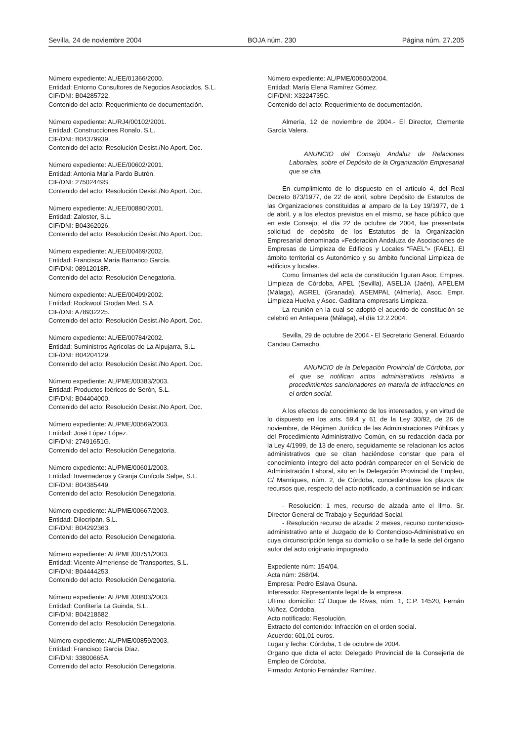Sevilla, 24 de noviembre 2004 BOJA núm. 230 Página núm. 27.205
Número expediente: AL/EE/01366/2000.
Entidad: Entorno Consultores de Negocios Asociados, S.L.
CIF/DNI: B04285722.
Contenido del acto: Requerimiento de documentación.
Número expediente: AL/RJ4/00102/2001.
Entidad: Construcciones Ronalo, S.L.
CIF/DNI: B04379939.
Contenido del acto: Resolución Desist./No Aport. Doc.
Número expediente: AL/EE/00602/2001.
Entidad: Antonia María Pardo Butrón.
CIF/DNI: 27502449S.
Contenido del acto: Resolución Desist./No Aport. Doc.
Número expediente: AL/EE/00880/2001.
Entidad: Zaloster, S.L.
CIF/DNI: B04362026.
Contenido del acto: Resolución Desist./No Aport. Doc.
Número expediente: AL/EE/00469/2002.
Entidad: Francisca María Barranco García.
CIF/DNI: 08912018R.
Contenido del acto: Resolución Denegatoria.
Número expediente: AL/EE/00499/2002.
Entidad: Rockwool Grodan Med, S.A.
CIF/DNI: A78932225.
Contenido del acto: Resolución Desist./No Aport. Doc.
Número expediente: AL/EE/00784/2002.
Entidad: Suministros Agrícolas de La Alpujarra, S.L.
CIF/DNI: B04204129.
Contenido del acto: Resolución Desist./No Aport. Doc.
Número expediente: AL/PME/00383/2003.
Entidad: Productos Ibéricos de Serón, S.L.
CIF/DNI: B04404000.
Contenido del acto: Resolución Desist./No Aport. Doc.
Número expediente: AL/PME/00569/2003.
Entidad: José López López.
CIF/DNI: 27491651G.
Contenido del acto: Resolución Denegatoria.
Número expediente: AL/PME/00601/2003.
Entidad: Invernaderos y Granja Cunícola Salpe, S.L.
CIF/DNI: B04385449.
Contenido del acto: Resolución Denegatoria.
Número expediente: AL/PME/00667/2003.
Entidad: Dilocripán, S.L.
CIF/DNI: B04292363.
Contenido del acto: Resolución Denegatoria.
Número expediente: AL/PME/00751/2003.
Entidad: Vicente Almeriense de Transportes, S.L.
CIF/DNI: B04444253.
Contenido del acto: Resolución Denegatoria.
Número expediente: AL/PME/00803/2003.
Entidad: Confitería La Guinda, S.L.
CIF/DNI: B04218582.
Contenido del acto: Resolución Denegatoria.
Número expediente: AL/PME/00859/2003.
Entidad: Francisco García Díaz.
CIF/DNI: 33800665A.
Contenido del acto: Resolución Denegatoria.
Número expediente: AL/PME/00500/2004.
Entidad: María Elena Ramírez Gómez.
CIF/DNI: X3224735C.
Contenido del acto: Requerimiento de documentación.
Almería, 12 de noviembre de 2004.- El Director, Clemente García Valera.
ANUNCIO del Consejo Andaluz de Relaciones Laborales, sobre el Depósito de la Organización Empresarial que se cita.
En cumplimiento de lo dispuesto en el artículo 4, del Real Decreto 873/1977, de 22 de abril, sobre Depósito de Estatutos de las Organizaciones constituidas al amparo de la Ley 19/1977, de 1 de abril, y a los efectos previstos en el mismo, se hace público que en este Consejo, el día 22 de octubre de 2004, fue presentada solicitud de depósito de los Estatutos de la Organización Empresarial denominada «Federación Andaluza de Asociaciones de Empresas de Limpieza de Edificios y Locales “FAEL”» (FAEL). El ámbito territorial es Autonómico y su ámbito funcional Limpieza de edificios y locales.
Como firmantes del acta de constitución figuran Asoc. Empres. Limpieza de Córdoba, APEL (Sevilla), ASELJA (Jaén), APELEM (Málaga), AGREL (Granada), ASEMPAL (Almería), Asoc. Empr. Limpieza Huelva y Asoc. Gaditana empresaris Limpieza.
La reunión en la cual se adoptó el acuerdo de constitución se celebró en Antequera (Málaga), el día 12.2.2004.
Sevilla, 29 de octubre de 2004.- El Secretario General, Eduardo Candau Camacho.
ANUNCIO de la Delegación Provincial de Córdoba, por el que se notifican actos administrativos relativos a procedimientos sancionadores en materia de infracciones en el orden social.
A los efectos de conocimiento de los interesados, y en virtud de lo dispuesto en los arts. 59.4 y 61 de la Ley 30/92, de 26 de noviembre, de Régimen Jurídico de las Administraciones Públicas y del Procedimiento Administrativo Común, en su redacción dada por la Ley 4/1999, de 13 de enero, seguidamente se relacionan los actos administrativos que se citan haciéndose constar que para el conocimiento íntegro del acto podrán comparecer en el Servicio de Administración Laboral, sito en la Delegación Provincial de Empleo, C/ Manriques, núm. 2, de Córdoba, concediéndose los plazos de recursos que, respecto del acto notificado, a continuación se indican:
- Resolución: 1 mes, recurso de alzada ante el Ilmo. Sr. Director General de Trabajo y Seguridad Social.
- Resolución recurso de alzada: 2 meses, recurso contencioso-administrativo ante el Juzgado de lo Contencioso-Administrativo en cuya circunscripción tenga su domicilio o se halle la sede del órgano autor del acto originario impugnado.
Expediente núm: 154/04.
Acta núm: 268/04.
Empresa: Pedro Eslava Osuna.
Interesado: Representante legal de la empresa.
Ultimo domicilio: C/ Duque de Rivas, núm. 1, C.P. 14520, Fernán Núñez, Córdoba.
Acto notificado: Resolución.
Extracto del contenido: Infracción en el orden social.
Acuerdo: 601,01 euros.
Lugar y fecha: Córdoba, 1 de octubre de 2004.
Organo que dicta el acto: Delegado Provincial de la Consejería de Empleo de Córdoba.
Firmado: Antonio Fernández Ramírez.